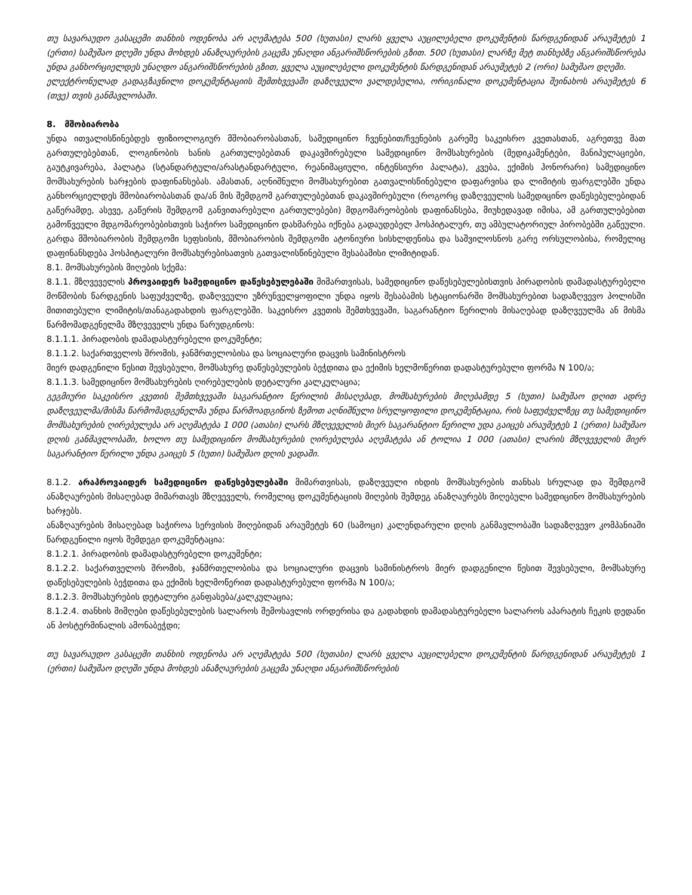თუ სავარაუდო გასაცემი თანხის ოდენობა არ აღემატება 500 (ხუთასი) ლარს ყველა აუცილებელი დოკუმენტის წარდგენიდან არაუმეტეს 1 (ერთი) სამუშაო დღეში უნდა მოხდეს ანაზღაურების გაცემა უნაღდი ანგარიშსწორების გზით. 500 (ხუთასი) ლარზე მეტ თანხებზე ანგარიშსწორება უნდა განხორციელდეს უნაღდო ანგარიშსწორების გზით, ყველა აუცილებელი დოკუმენტის წარდგენიდან არაუმეტეს 2 (ორი) სამუშაო დღეში.
ელექტრონულად გადაგზავნილი დოკუმენტაციის შემთხვევაში დაზღვეული ვალდებულია, ორიგინალი დოკუმენტაცია შეინახოს არაუმეტეს 6 (თვე) თვის განმავლობაში.
8. მშობიარობა
უნდა ითვალისწინებდეს ფიზიოლოგიურ მშობიარობასთან, სამედიცინო ჩვენებით/ჩვენების გარეშე საკეისრო კვეთასთან, აგრეთვე მათ გართულებებთან, ლოგინობის ხანის გართულებებთან დაკავშირებული სამედიცინო მომსახურების (მედიკამენტები, მანიპულაციები, გაუტკივარება, პალატა (სტანდარტული/არასტანდარტული, რეანიმაციული, ინტენსიური პალატა), კვება, ექიმის ჰონორარი) სამედიცინო მომსახურების ხარჯების დაფინანსებას. ამასთან, აღნიშნული მომსახურებით გათვალისწინებული დაფარვისა და ლიმიტის ფარგლებში უნდა განხორციელდეს მშობიარობასთან და/ან მის შემდგომ გართულებებთან დაკავშირებული (როგორც დაზღვეულის სამედიცინო დაწესებულებიდან გაწერამდე, ასევე, გაწერის შემდგომ განვითარებული გართულებები) მდგომარეობების დაფინანსება, მიუხედავად იმისა, ამ გართულებებით გამოწვეული მდგომარეობებისთვის საჭირო სამედიცინო დახმარება იქნება გადაუდებელ ჰოსპიტალურ, თუ ამბულატორიულ პირობებში გაწეული. გარდა მშობიარობის შემდგომი სეფსისის, მშობიარობის შემდგომი ატონიური სისხლდენისა და საშვილოსნოს გარე ორსულობისა, რომელიც დაფინანსდება ჰოსპიტალური მომსახურებისათვის გათვალისწინებული შესაბამისი ლიმიტიდან.
8.1. მომსახურების მიღების სქემა:
8.1.1. მზღვეველის პროვაიდერ სამედიცინო დაწესებულებაში მიმართვისას, სამედიცინო დაწესებულებისთვის პირადობის დამადასტურებელი მოწმობის წარდგენის საფუძველზე, დაზღვეული უზრუნველყოფილი უნდა იყოს შესაბამის სტაციონარში მომსახურებით სადაზღვევო პოლისში მითითებული ლიმიტის/თანაგადახდის ფარგლებში. საკეისრო კვეთის შემთხვევაში, საგარანტიო წერილის მისაღებად დაზღვეულმა ან მისმა წარმომადგენელმა მზღვეველს უნდა წარუდგინოს:
8.1.1.1. პირადობის დამადასტურებელი დოკუმენტი;
8.1.1.2. საქართველოს შრომის, ჯანმრთელობისა და სოციალური დაცვის სამინისტროს
მიერ დადგენილი წესით შევსებული, მომსახურე დაწესებულების ბეჭდითა და ექიმის ხელმოწერით დადასტურებული ფორმა N 100/ა;
8.1.1.3. სამედიცინო მომსახურების ღირებულების დეტალური კალკულაცია;
გეგმიური საკეისრო კვეთის შემთხვევაში საგარანტიო წერილის მისაღებად, მომსახურების მიღებამდე 5 (ხუთი) სამუშაო დღით ადრე დაზღვეულმა/მისმა წარმომადგენელმა უნდა წარმოადგინოს ზემოთ აღნიშნული სრულყოფილი დოკუმენტაცია, რის საფუძველზეც თუ სამედიცინო მომსახურების ღირებულება არ აღემატება 1 000 (ათასი) ლარს მზღვეველის მიერ საგარანტიო წერილი უდა გაიცეს არაუმეტეს 1 (ერთი) სამუშაო დღის განმავლობაში, ხოლო თუ სამედიცინო მომსახურების ღირებულება აღემატება ან ტოლია 1 000 (ათასი) ლარის მზღვეველის მიერ საგარანტიო წერილი უნდა გაიცეს 5 (ხუთი) სამუშაო დღის ვადაში.
8.1.2. არაპროვაიდერ სამედიცინო დაწესებულებაში მიმართვისას, დაზღვეული იხდის მომსახურების თანხას სრულად და შემდგომ ანაზღაურების მისაღებად მიმართავს მზღვეველს, რომელიც დოკუმენტაციის მიღების შემდეგ ანაზღაურებს მიღებული სამედიცინო მომსახურების ხარჯებს.
ანაზღაურების მისაღებად საჭიროა სერვისის მიღებიდან არაუმეტეს 60 (სამოცი) კალენდარული დღის განმავლობაში სადაზღვევო კომპანიაში წარდგენილი იყოს შემდეგი დოკუმენტაცია:
8.1.2.1. პირადობის დამადასტურებელი დოკუმენტი;
8.1.2.2. საქართველოს შრომის, ჯანმრთელობისა და სოციალური დაცვის სამინისტროს მიერ დადგენილი წესით შევსებული, მომსახურე დაწესებულების ბეჭდითა და ექიმის ხელმოწერით დადასტურებული ფორმა N 100/ა;
8.1.2.3. მომსახურების დეტალური განფასება/კალკულაცია;
8.1.2.4. თანხის მიმღები დაწესებულების სალაროს შემოსავლის ორდერისა და გადახდის დამადასტურებელი სალაროს აპარატის ჩეკის დედანი ან პოსტერმინალის ამონაბეჭდი;
თუ სავარაუდო გასაცემი თანხის ოდენობა არ აღემატება 500 (ხუთასი) ლარს ყველა აუცილებელი დოკუმენტის წარდგენიდან არაუმეტეს 1 (ერთი) სამუშაო დღეში უნდა მოხდეს ანაზღაურების გაცემა უნაღდი ანგარიშსწორების